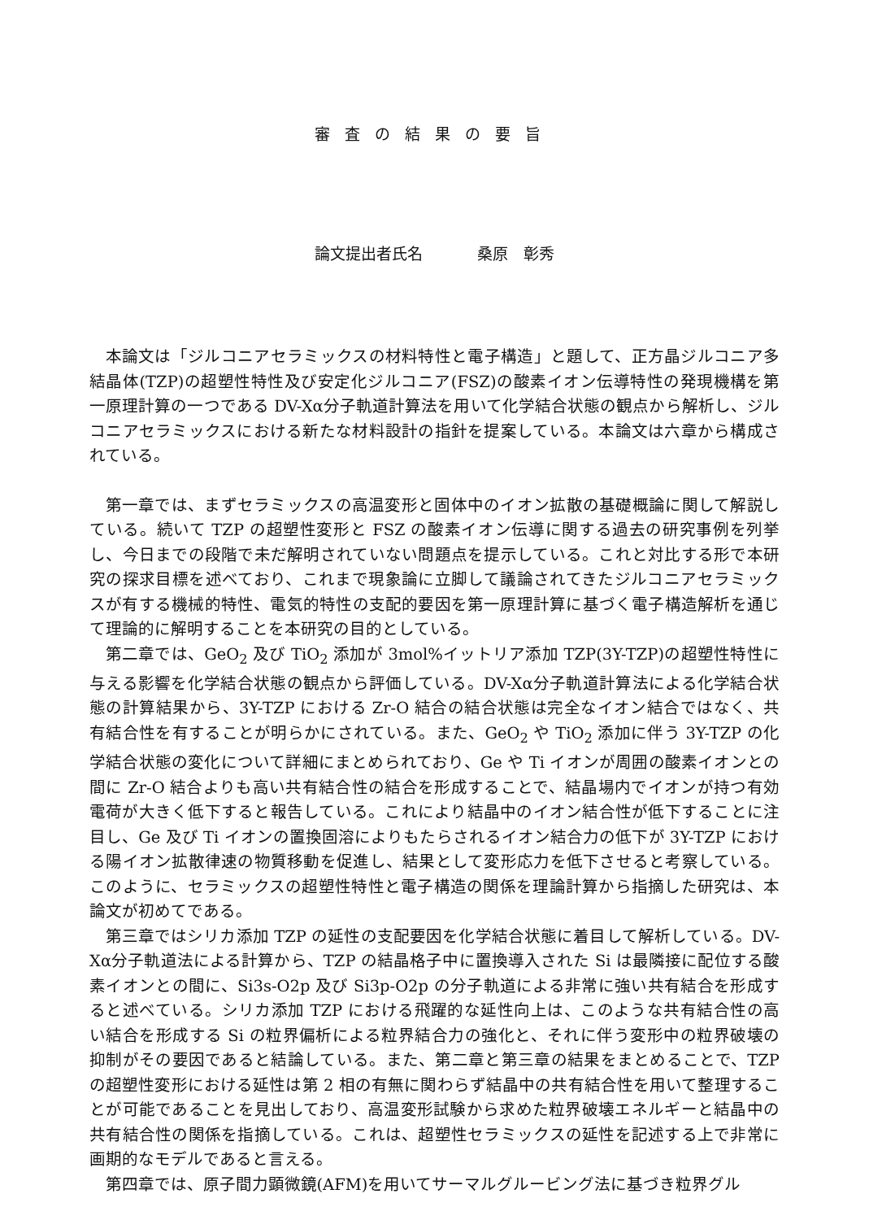審査の結果の要旨
論文提出者氏名 桑原　彰秀
本論文は「ジルコニアセラミックスの材料特性と電子構造」と題して、正方晶ジルコニア多結晶体(TZP)の超塑性特性及び安定化ジルコニア(FSZ)の酸素イオン伝導特性の発現機構を第一原理計算の一つである DV-Xα分子軌道計算法を用いて化学結合状態の観点から解析し、ジルコニアセラミックスにおける新たな材料設計の指針を提案している。本論文は六章から構成されている。
第一章では、まずセラミックスの高温変形と固体中のイオン拡散の基礎概論に関して解説している。続いて TZP の超塑性変形と FSZ の酸素イオン伝導に関する過去の研究事例を列挙し、今日までの段階で未だ解明されていない問題点を提示している。これと対比する形で本研究の探求目標を述べており、これまで現象論に立脚して議論されてきたジルコニアセラミックスが有する機械的特性、電気的特性の支配的要因を第一原理計算に基づく電子構造解析を通じて理論的に解明することを本研究の目的としている。
第二章では、GeO<sub>2</sub> 及び TiO<sub>2</sub> 添加が 3mol%イットリア添加 TZP(3Y-TZP)の超塑性特性に与える影響を化学結合状態の観点から評価している。DV-Xα分子軌道計算法による化学結合状態の計算結果から、3Y-TZP における Zr-O 結合の結合状態は完全なイオン結合ではなく、共有結合性を有することが明らかにされている。また、GeO<sub>2</sub> や TiO<sub>2</sub> 添加に伴う 3Y-TZP の化学結合状態の変化について詳細にまとめられており、Ge や Ti イオンが周囲の酸素イオンとの間に Zr-O 結合よりも高い共有結合性の結合を形成することで、結晶場内でイオンが持つ有効電荷が大きく低下すると報告している。これにより結晶中のイオン結合性が低下することに注目し、Ge 及び Ti イオンの置換固溶によりもたらされるイオン結合力の低下が 3Y-TZP における陽イオン拡散律速の物質移動を促進し、結果として変形応力を低下させると考察している。このように、セラミックスの超塑性特性と電子構造の関係を理論計算から指摘した研究は、本論文が初めてである。
第三章ではシリカ添加 TZP の延性の支配要因を化学結合状態に着目して解析している。DV-Xα分子軌道法による計算から、TZP の結晶格子中に置換導入された Si は最隣接に配位する酸素イオンとの間に、Si3s-O2p 及び Si3p-O2p の分子軌道による非常に強い共有結合を形成すると述べている。シリカ添加 TZP における飛躍的な延性向上は、このような共有結合性の高い結合を形成する Si の粒界偏析による粒界結合力の強化と、それに伴う変形中の粒界破壊の抑制がその要因であると結論している。また、第二章と第三章の結果をまとめることで、TZP の超塑性変形における延性は第 2 相の有無に関わらず結晶中の共有結合性を用いて整理することが可能であることを見出しており、高温変形試験から求めた粒界破壊エネルギーと結晶中の共有結合性の関係を指摘している。これは、超塑性セラミックスの延性を記述する上で非常に画期的なモデルであると言える。
第四章では、原子間力顕微鏡(AFM)を用いてサーマルグルービング法に基づき粒界グル